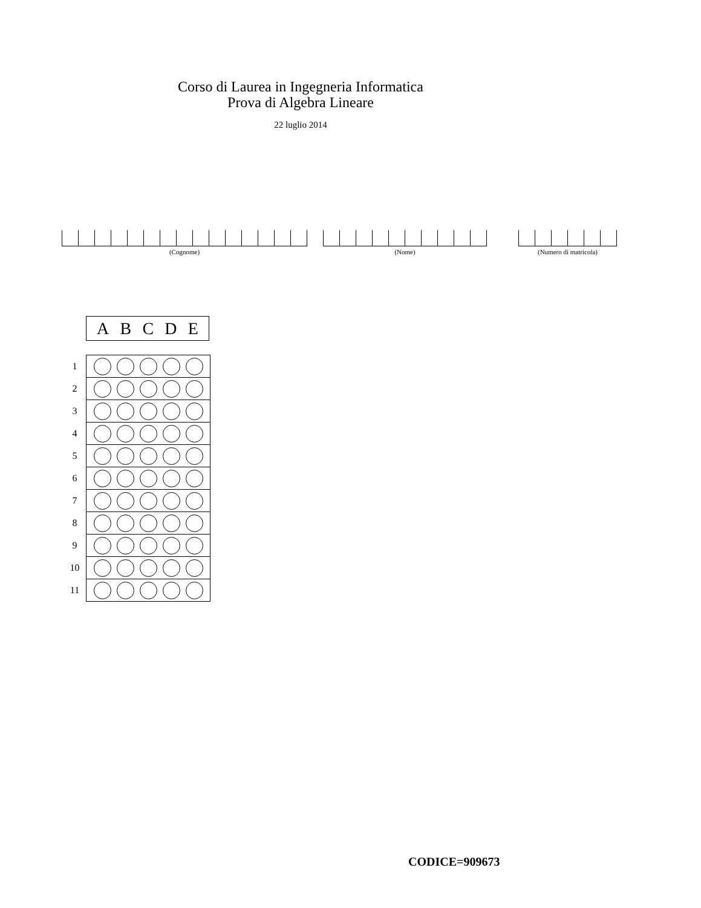Corso di Laurea in Ingegneria Informatica
Prova di Algebra Lineare
22 luglio 2014
(Cognome) (Nome) (Numero di matricola)
A B C D E
| 1 | |
| 2 | |
| 3 | |
| 4 | |
| 5 | |
| 6 | |
| 7 | |
| 8 | |
| 9 | |
| 10 | |
| 11 | |
CODICE=909673